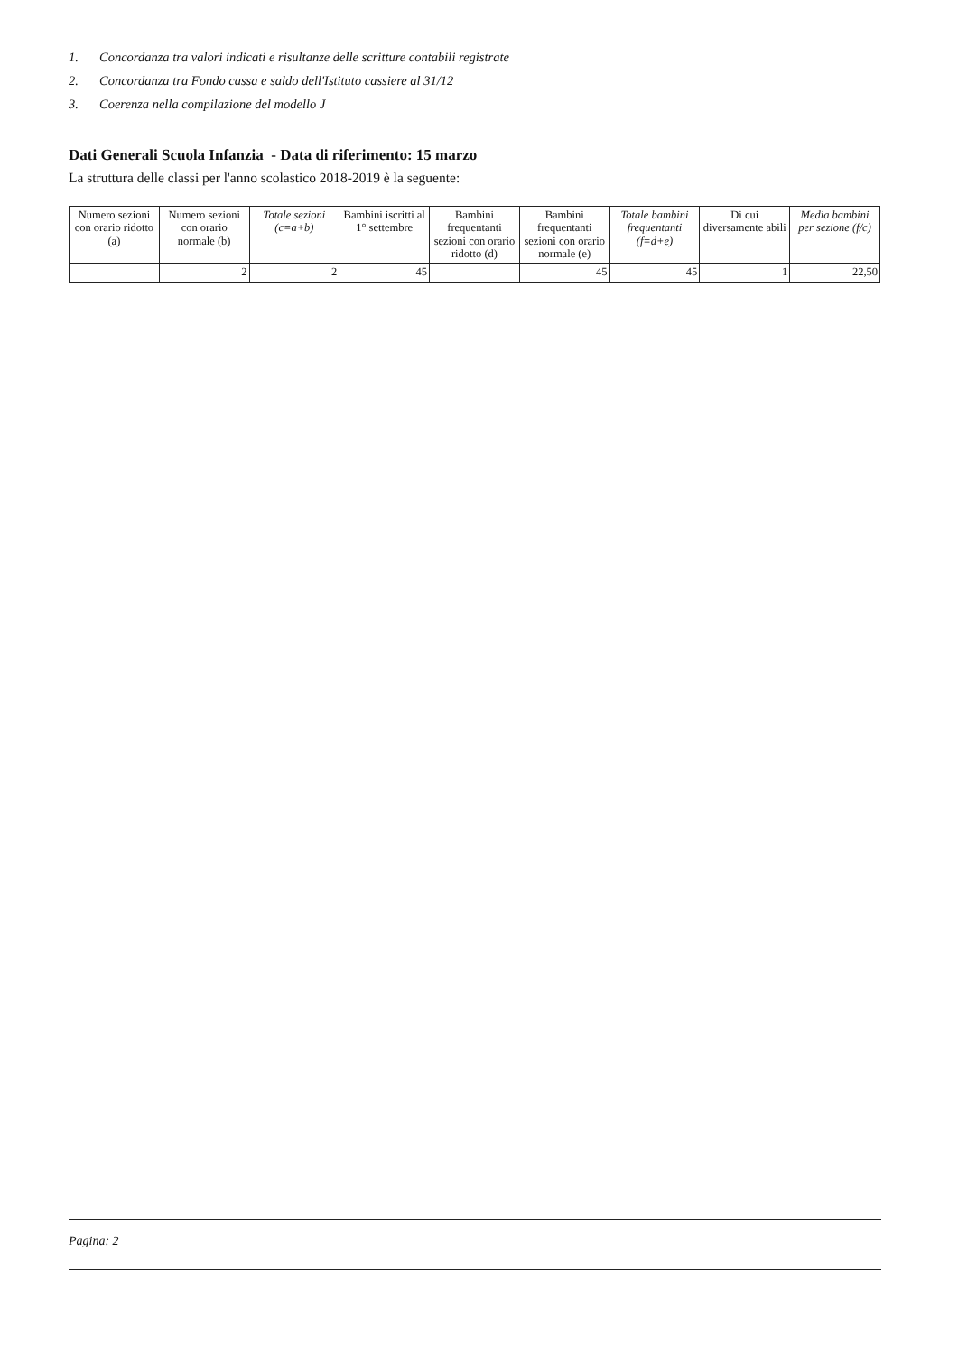1. Concordanza tra valori indicati e risultanze delle scritture contabili registrate
2. Concordanza tra Fondo cassa e saldo dell'Istituto cassiere al 31/12
3. Coerenza nella compilazione del modello J
Dati Generali Scuola Infanzia - Data di riferimento: 15 marzo
La struttura delle classi per l'anno scolastico 2018-2019 è la seguente:
| Numero sezioni con orario ridotto (a) | Numero sezioni con orario normale (b) | Totale sezioni (c=a+b) | Bambini iscritti al 1° settembre | Bambini frequentanti sezioni con orario ridotto (d) | Bambini frequentanti sezioni con orario normale (e) | Totale bambini frequentanti (f=d+e) | Di cui diversamente abili | Media bambini per sezione (f/c) |
| --- | --- | --- | --- | --- | --- | --- | --- | --- |
| | 2 | 2 | 45 | | 45 | 45 | 1 | 22,50 |
Pagina: 2